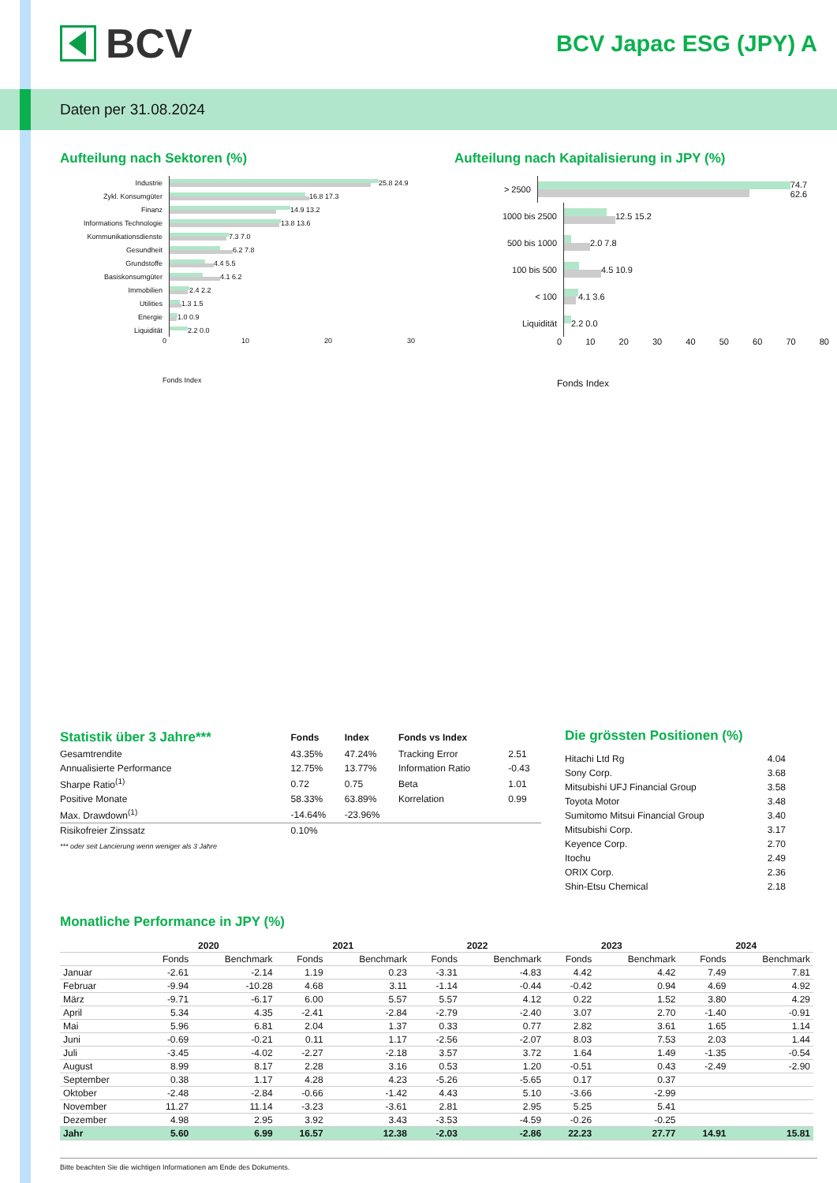BCV
BCV Japac ESG (JPY) A
Daten per 31.08.2024
Aufteilung nach Sektoren (%)
Industrie
25.8 24.9
Zykl. Konsumgüter
16.8 17.3
Finanz
14.9 13.2
Informations Technologie
13.8 13.6
Kommunikationsdienste
7.3 7.0
Gesundheit
6.2 7.8
Grundstoffe
4.4 5.5
Basiskonsumgüter
4.1 6.2
Immobilien
2.4 2.2
Utilities
1.3 1.5
Energie
1.0 0.9
Liquidität
2.2 0.0
0 10 20 30
Fonds Index
Aufteilung nach Kapitalisierung in JPY (%)
> 2500
74.7 62.6
1000 bis 2500
12.5 15.2
500 bis 1000
2.0 7.8
100 bis 500
4.5 10.9
< 100
4.1 3.6
Liquidität
2.2 0.0
0 10 20 30 40 50 60 70 80
Fonds Index
| Statistik über 3 Jahre*** | Fonds | Index | Fonds vs Index | |
| Gesamtrendite | 43.35% | 47.24% | Tracking Error | 2.51 |
| Annualisierte Performance | 12.75% | 13.77% | Information Ratio | -0.43 |
| Sharpe Ratio<sup>(1)</sup> | 0.72 | 0.75 | Beta | 1.01 |
| Positive Monate | 58.33% | 63.89% | Korrelation | 0.99 |
| Max. Drawdown<sup>(1)</sup> | -14.64% | -23.96% | | |
| Risikofreier Zinssatz | 0.10% | | | |
*** oder seit Lancierung wenn weniger als 3 Jahre
Die grössten Positionen (%)
| Hitachi Ltd Rg | 4.04 |
| Sony Corp. | 3.68 |
| Mitsubishi UFJ Financial Group | 3.58 |
| Toyota Motor | 3.48 |
| Sumitomo Mitsui Financial Group | 3.40 |
| Mitsubishi Corp. | 3.17 |
| Keyence Corp. | 2.70 |
| Itochu | 2.49 |
| ORIX Corp. | 2.36 |
| Shin-Etsu Chemical | 2.18 |
Monatliche Performance in JPY (%)
| | 2020 | | 2021 | | 2022 | | 2023 | | 2024 | |
| --- | --- | --- | --- | --- | --- | --- | --- | --- | --- | --- |
| | Fonds | Benchmark | Fonds | Benchmark | Fonds | Benchmark | Fonds | Benchmark | Fonds | Benchmark |
| Januar | -2.61 | -2.14 | 1.19 | 0.23 | -3.31 | -4.83 | 4.42 | 4.42 | 7.49 | 7.81 |
| Februar | -9.94 | -10.28 | 4.68 | 3.11 | -1.14 | -0.44 | -0.42 | 0.94 | 4.69 | 4.92 |
| März | -9.71 | -6.17 | 6.00 | 5.57 | 5.57 | 4.12 | 0.22 | 1.52 | 3.80 | 4.29 |
| April | 5.34 | 4.35 | -2.41 | -2.84 | -2.79 | -2.40 | 3.07 | 2.70 | -1.40 | -0.91 |
| Mai | 5.96 | 6.81 | 2.04 | 1.37 | 0.33 | 0.77 | 2.82 | 3.61 | 1.65 | 1.14 |
| Juni | -0.69 | -0.21 | 0.11 | 1.17 | -2.56 | -2.07 | 8.03 | 7.53 | 2.03 | 1.44 |
| Juli | -3.45 | -4.02 | -2.27 | -2.18 | 3.57 | 3.72 | 1.64 | 1.49 | -1.35 | -0.54 |
| August | 8.99 | 8.17 | 2.28 | 3.16 | 0.53 | 1.20 | -0.51 | 0.43 | -2.49 | -2.90 |
| September | 0.38 | 1.17 | 4.28 | 4.23 | -5.26 | -5.65 | 0.17 | 0.37 | | |
| Oktober | -2.48 | -2.84 | -0.66 | -1.42 | 4.43 | 5.10 | -3.66 | -2.99 | | |
| November | 11.27 | 11.14 | -3.23 | -3.61 | 2.81 | 2.95 | 5.25 | 5.41 | | |
| Dezember | 4.98 | 2.95 | 3.92 | 3.43 | -3.53 | -4.59 | -0.26 | -0.25 | | |
| Jahr | 5.60 | 6.99 | 16.57 | 12.38 | -2.03 | -2.86 | 22.23 | 27.77 | 14.91 | 15.81 |
Bitte beachten Sie die wichtigen Informationen am Ende des Dokuments.